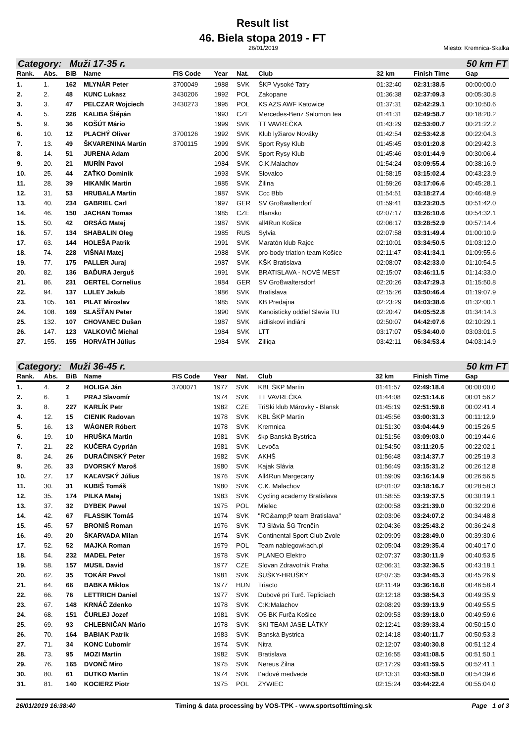Result list
46. Biela stopa 2019 - FT
26/01/2019 Miesto: Kremnica-Skalka
Category: Muži 17-35 r. 50 km FT
| Rank. | Abs. | BiB | Name | FIS Code | Year | Nat. | Club | 32 km | Finish Time | Gap |
| --- | --- | --- | --- | --- | --- | --- | --- | --- | --- | --- |
| 1. | 1. | 162 | MLYNÁR Peter | 3700049 | 1988 | SVK | ŠKP Vysoké Tatry | 01:32:40 | 02:31:38.5 | 00:00:00.0 |
| 2. | 2. | 48 | KUNC Lukasz | 3430206 | 1992 | POL | Zakopane | 01:36:38 | 02:37:09.3 | 00:05:30.8 |
| 3. | 3. | 47 | PELCZAR Wojciech | 3430273 | 1995 | POL | KS AZS AWF Katowice | 01:37:31 | 02:42:29.1 | 00:10:50.6 |
| 4. | 5. | 226 | KALIBA Štěpán | | 1993 | CZE | Mercedes-Benz Salomon tea | 01:41:31 | 02:49:58.7 | 00:18:20.2 |
| 5. | 9. | 36 | KOŠÚT Mário | | 1999 | SVK | TT VAVREČKA | 01:43:29 | 02:53:00.7 | 00:21:22.2 |
| 6. | 10. | 12 | PLACHÝ Oliver | 3700126 | 1992 | SVK | Klub lyžiarov Nováky | 01:42:54 | 02:53:42.8 | 00:22:04.3 |
| 7. | 13. | 49 | ŠKVARENINA Martin | 3700115 | 1999 | SVK | Sport Rysy Klub | 01:45:45 | 03:01:20.8 | 00:29:42.3 |
| 8. | 14. | 51 | JURENA Adam | | 2000 | SVK | Sport Rysy Klub | 01:45:46 | 03:01:44.9 | 00:30:06.4 |
| 9. | 20. | 21 | MURÍN Pavol | | 1984 | SVK | C.K.Malachov | 01:54:24 | 03:09:55.4 | 00:38:16.9 |
| 10. | 25. | 44 | ZAŤKO Dominik | | 1993 | SVK | Slovalco | 01:58:15 | 03:15:02.4 | 00:43:23.9 |
| 11. | 28. | 39 | HIKANÍK Martin | | 1985 | SVK | Žilina | 01:59:26 | 03:17:06.6 | 00:45:28.1 |
| 12. | 31. | 53 | HRUBALA Martin | | 1987 | SVK | Ccc Bbb | 01:54:51 | 03:18:27.4 | 00:46:48.9 |
| 13. | 40. | 234 | GABRIEL Carl | | 1997 | GER | SV Großwalterdorf | 01:59:41 | 03:23:20.5 | 00:51:42.0 |
| 14. | 46. | 150 | JACHAN Tomas | | 1985 | CZE | Blansko | 02:07:17 | 03:26:10.6 | 00:54:32.1 |
| 15. | 50. | 42 | ORSÁG Matej | | 1987 | SVK | all4Run Košice | 02:06:17 | 03:28:52.9 | 00:57:14.4 |
| 16. | 57. | 134 | SHABALIN Oleg | | 1985 | RUS | Sylvia | 02:07:58 | 03:31:49.4 | 01:00:10.9 |
| 17. | 63. | 144 | HOLEŠA Patrik | | 1991 | SVK | Maratón klub Rajec | 02:10:01 | 03:34:50.5 | 01:03:12.0 |
| 18. | 74. | 228 | VIŠNAI Matej | | 1988 | SVK | pro-body triatlon team Košice | 02:11:47 | 03:41:34.1 | 01:09:55.6 |
| 19. | 77. | 175 | PALLER Juraj | | 1987 | SVK | KŠK Bratislava | 02:08:07 | 03:42:33.0 | 01:10:54.5 |
| 20. | 82. | 136 | BAĎURA Jerguš | | 1991 | SVK | BRATISLAVA - NOVÉ MEST | 02:15:07 | 03:46:11.5 | 01:14:33.0 |
| 21. | 86. | 231 | OERTEL Cornelius | | 1984 | GER | SV Großwaltersdorf | 02:20:26 | 03:47:29.3 | 01:15:50.8 |
| 22. | 94. | 137 | LULEY Jakub | | 1986 | SVK | Bratislava | 02:15:26 | 03:50:46.4 | 01:19:07.9 |
| 23. | 105. | 161 | PILAT Miroslav | | 1985 | SVK | KB Predajna | 02:23:29 | 04:03:38.6 | 01:32:00.1 |
| 24. | 108. | 169 | SLAŠŤAN Peter | | 1990 | SVK | Kanoisticky oddiel Slavia TU | 02:20:47 | 04:05:52.8 | 01:34:14.3 |
| 25. | 132. | 107 | CHOVANEC Dušan | | 1987 | SVK | sídliskoví indiáni | 02:50:07 | 04:42:07.6 | 02:10:29.1 |
| 26. | 147. | 123 | VALKOVIČ Michal | | 1984 | SVK | LTT | 03:17:07 | 05:34:40.0 | 03:03:01.5 |
| 27. | 155. | 155 | HORVÁTH Július | | 1984 | SVK | Zilliqa | 03:42:11 | 06:34:53.4 | 04:03:14.9 |
Category: Muži 36-45 r. 50 km FT
| Rank. | Abs. | BiB | Name | FIS Code | Year | Nat. | Club | 32 km | Finish Time | Gap |
| --- | --- | --- | --- | --- | --- | --- | --- | --- | --- | --- |
| 1. | 4. | 2 | HOLIGA Ján | 3700071 | 1977 | SVK | KBL ŠKP Martin | 01:41:57 | 02:49:18.4 | 00:00:00.0 |
| 2. | 6. | 1 | PRAJ Slavomír | | 1974 | SVK | TT VAVREČKA | 01:44:08 | 02:51:14.6 | 00:01:56.2 |
| 3. | 8. | 227 | KARLÍK Petr | | 1982 | CZE | TriSki klub Márovky - Blansk | 01:45:19 | 02:51:59.8 | 00:02:41.4 |
| 4. | 12. | 15 | CIENIK Radovan | | 1978 | SVK | KBL ŠKP Martin | 01:45:56 | 03:00:31.3 | 00:11:12.9 |
| 5. | 16. | 13 | WÁGNER Róbert | | 1978 | SVK | Kremnica | 01:51:30 | 03:04:44.9 | 00:15:26.5 |
| 6. | 19. | 10 | HRUŠKA Martin | | 1981 | SVK | škp Banská Bystrica | 01:51:56 | 03:09:03.0 | 00:19:44.6 |
| 7. | 21. | 22 | KUČERA Cyprián | | 1981 | SVK | Levoča | 01:54:50 | 03:11:20.5 | 00:22:02.1 |
| 8. | 24. | 26 | DURAČINSKÝ Peter | | 1982 | SVK | AKHŠ | 01:56:48 | 03:14:37.7 | 00:25:19.3 |
| 9. | 26. | 33 | DVORSKÝ Maroš | | 1980 | SVK | Kajak Slávia | 01:56:49 | 03:15:31.2 | 00:26:12.8 |
| 10. | 27. | 17 | KAĽAVSKÝ Július | | 1976 | SVK | All4Run Margecany | 01:59:09 | 03:16:14.9 | 00:26:56.5 |
| 11. | 30. | 31 | KUBIŠ Tomáš | | 1980 | SVK | C.K. Malachov | 02:01:02 | 03:18:16.7 | 00:28:58.3 |
| 12. | 35. | 174 | PILKA Matej | | 1983 | SVK | Cycling academy Bratislava | 01:58:55 | 03:19:37.5 | 00:30:19.1 |
| 13. | 37. | 32 | DYBEK Pawel | | 1975 | POL | Mielec | 02:00:58 | 03:21:39.0 | 00:32:20.6 |
| 14. | 42. | 67 | FLASSIK Tomáš | | 1974 | SVK | "RC&amp;P team Bratislava" | 02:03:06 | 03:24:07.2 | 00:34:48.8 |
| 15. | 45. | 57 | BRONIŠ Roman | | 1976 | SVK | TJ Slávia ŠG Trenčín | 02:04:36 | 03:25:43.2 | 00:36:24.8 |
| 16. | 49. | 20 | ŠKARVADA Milan | | 1974 | SVK | Continental Sport Club Zvole | 02:09:09 | 03:28:49.0 | 00:39:30.6 |
| 17. | 52. | 52 | MAJKA Roman | | 1979 | POL | Team nabiegowkach.pl | 02:05:04 | 03:29:35.4 | 00:40:17.0 |
| 18. | 54. | 232 | MADEL Peter | | 1978 | SVK | PLANEO Elektro | 02:07:37 | 03:30:11.9 | 00:40:53.5 |
| 19. | 58. | 157 | MUSIL David | | 1977 | CZE | Slovan Zdravotnik Praha | 02:06:31 | 03:32:36.5 | 00:43:18.1 |
| 20. | 62. | 35 | TOKÁR Pavol | | 1981 | SVK | ŠUŠKY-HRUŠKY | 02:07:35 | 03:34:45.3 | 00:45:26.9 |
| 21. | 64. | 66 | BABKA Miklos | | 1977 | HUN | Triacto | 02:11:49 | 03:36:16.8 | 00:46:58.4 |
| 22. | 66. | 76 | LETTRICH Daniel | | 1977 | SVK | Dubové pri Turč. Tepliciach | 02:12:18 | 03:38:54.3 | 00:49:35.9 |
| 23. | 67. | 148 | KRNÁČ Zdenko | | 1978 | SVK | C:K:Malachov | 02:08:29 | 03:39:13.9 | 00:49:55.5 |
| 24. | 68. | 151 | ČURLEJ Jozef | | 1981 | SVK | O5 BK Furča Košice | 02:09:53 | 03:39:18.0 | 00:49:59.6 |
| 25. | 69. | 93 | CHLEBNIČAN Mário | | 1978 | SVK | SKI TEAM JASE LÁTKY | 02:12:41 | 03:39:33.4 | 00:50:15.0 |
| 26. | 70. | 164 | BABIAK Patrik | | 1983 | SVK | Banská Bystrica | 02:14:18 | 03:40:11.7 | 00:50:53.3 |
| 27. | 71. | 34 | KONC Ľubomír | | 1974 | SVK | Nitra | 02:12:07 | 03:40:30.8 | 00:51:12.4 |
| 28. | 73. | 95 | MOZI Martin | | 1982 | SVK | Bratislava | 02:16:55 | 03:41:08.5 | 00:51:50.1 |
| 29. | 76. | 165 | DVONČ Miro | | 1975 | SVK | Nereus Žilna | 02:17:29 | 03:41:59.5 | 00:52:41.1 |
| 30. | 80. | 61 | DUTKO Martin | | 1974 | SVK | Ľadové medvede | 02:13:31 | 03:43:58.0 | 00:54:39.6 |
| 31. | 81. | 140 | KOCIERZ Piotr | | 1975 | POL | ŻYWIEC | 02:15:24 | 03:44:22.4 | 00:55:04.0 |
26/01/2019 16:38:40 Timing & data processing by VOS-TPK - www.sportsofttiming.sk Page 1 of 3